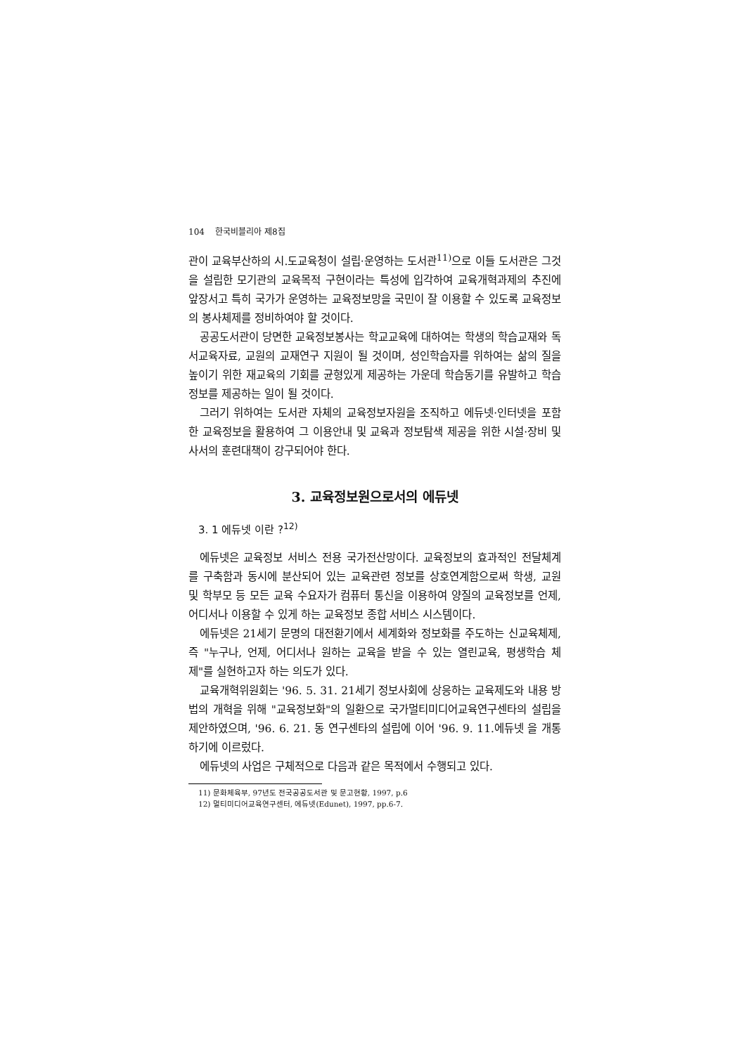104 한국비블리아 제8집
관이 교육부산하의 시.도교육청이 설립·운영하는 도서관<sup>11)</sup>으로 이들 도서관은 그것을 설립한 모기관의 교육목적 구현이라는 특성에 입각하여 교육개혁과제의 추진에 앞장서고 특히 국가가 운영하는 교육정보망을 국민이 잘 이용할 수 있도록 교육정보의 봉사체제를 정비하여야 할 것이다.
공공도서관이 당면한 교육정보봉사는 학교교육에 대하여는 학생의 학습교재와 독서교육자료, 교원의 교재연구 지원이 될 것이며, 성인학습자를 위하여는 삶의 질을 높이기 위한 재교육의 기회를 균형있게 제공하는 가운데 학습동기를 유발하고 학습정보를 제공하는 일이 될 것이다.
그러기 위하여는 도서관 자체의 교육정보자원을 조직하고 에듀넷·인터넷을 포함한 교육정보을 활용하여 그 이용안내 및 교육과 정보탐색 제공을 위한 시설·장비 및 사서의 훈련대책이 강구되어야 한다.
3. 교육정보원으로서의 에듀넷
3. 1 에듀넷 이란 ?<sup>12)</sup>
에듀넷은 교육정보 서비스 전용 국가전산망이다. 교육정보의 효과적인 전달체계를 구축함과 동시에 분산되어 있는 교육관련 정보를 상호연계함으로써 학생, 교원 및 학부모 등 모든 교육 수요자가 컴퓨터 통신을 이용하여 양질의 교육정보를 언제, 어디서나 이용할 수 있게 하는 교육정보 종합 서비스 시스템이다.
에듀넷은 21세기 문명의 대전환기에서 세계화와 정보화를 주도하는 신교육체제, 즉 "누구나, 언제, 어디서나 원하는 교육을 받을 수 있는 열린교육, 평생학습 체제"를 실현하고자 하는 의도가 있다.
교육개혁위원회는 '96. 5. 31. 21세기 정보사회에 상응하는 교육제도와 내용 방법의 개혁을 위해 "교육정보화"의 일환으로 국가멀티미디어교육연구센타의 설립을 제안하였으며, '96. 6. 21. 동 연구센타의 설립에 이어 '96. 9. 11.에듀넷 을 개통하기에 이르렀다.
에듀넷의 사업은 구체적으로 다음과 같은 목적에서 수행되고 있다.
11) 문화체육부, 97년도 전국공공도서관 및 문고현황, 1997, p.6
12) 멀티미디어교육연구센터, 에듀넷(Edunet), 1997, pp.6-7.